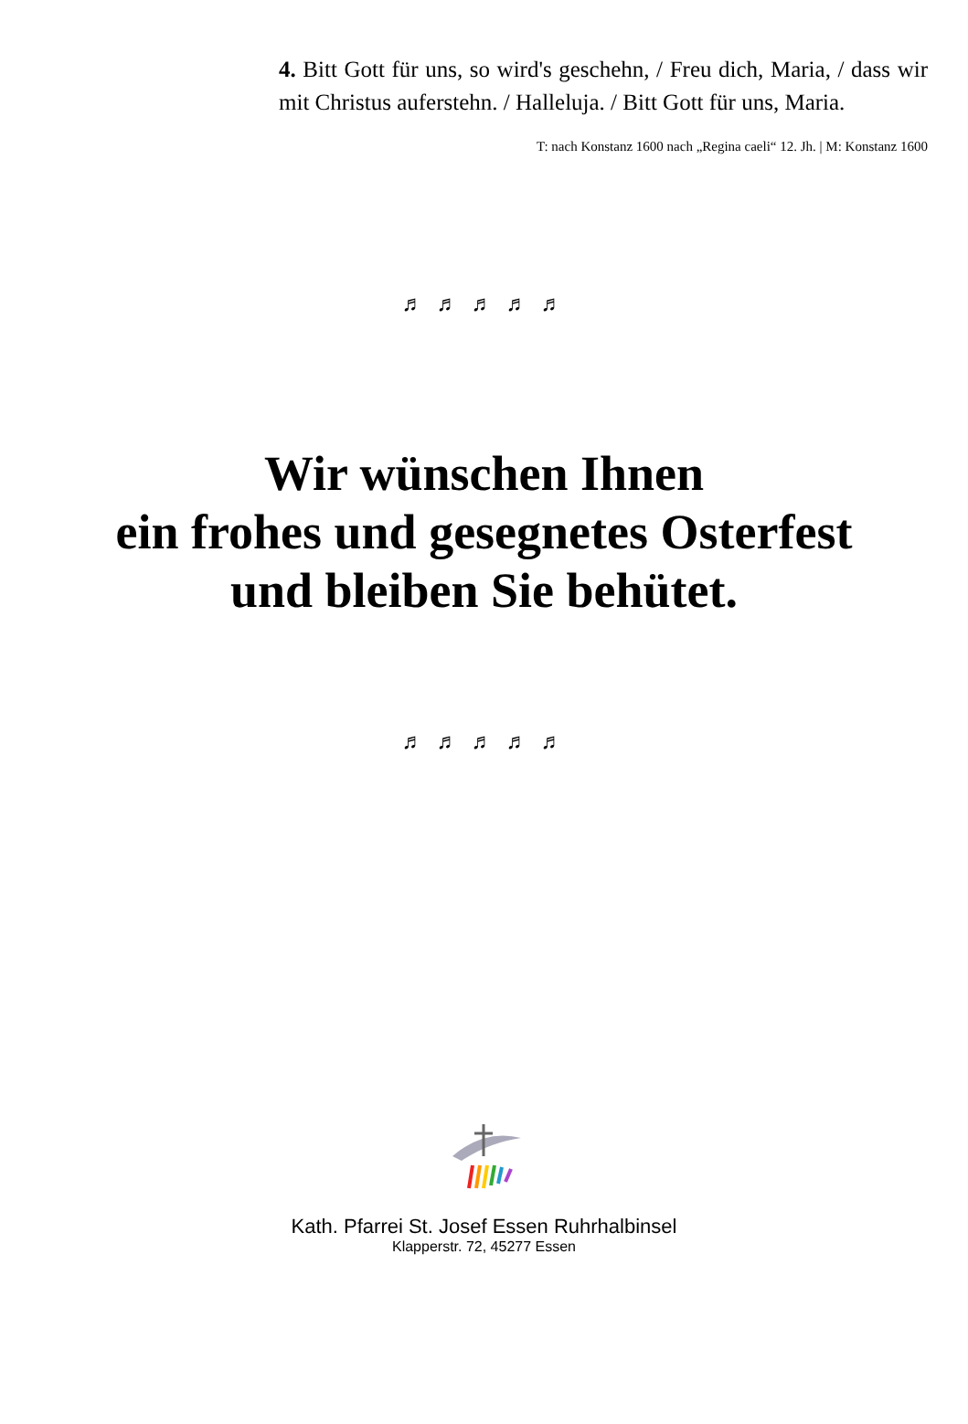4. Bitt Gott für uns, so wird's geschehn, / Freu dich, Maria, / dass wir mit Christus auferstehn. / Halleluja. / Bitt Gott für uns, Maria.
T: nach Konstanz 1600 nach „Regina caeli“ 12. Jh. | M: Konstanz 1600
♬ ♬ ♬ ♬ ♬
Wir wünschen Ihnen
ein frohes und gesegnetes Osterfest
und bleiben Sie behütet.
♬ ♬ ♬ ♬ ♬
Kath. Pfarrei St. Josef Essen Ruhrhalbinsel
Klapperstr. 72, 45277 Essen